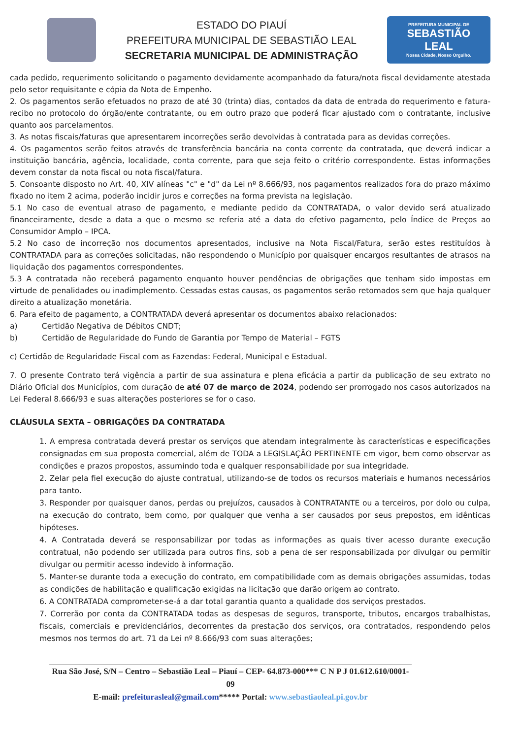ESTADO DO PIAUÍ
PREFEITURA MUNICIPAL DE SEBASTIÃO LEAL
SECRETARIA MUNICIPAL DE ADMINISTRAÇÃO
PREFEITURA MUNICIPAL DE
SEBASTIÃO
LEAL
Nossa Cidade, Nosso Orgulho.
cada pedido, requerimento solicitando o pagamento devidamente acompanhado da fatura/nota fiscal devidamente atestada pelo setor requisitante e cópia da Nota de Empenho.
2. Os pagamentos serão efetuados no prazo de até 30 (trinta) dias, contados da data de entrada do requerimento e fatura-recibo no protocolo do órgão/ente contratante, ou em outro prazo que poderá ficar ajustado com o contratante, inclusive quanto aos parcelamentos.
3. As notas fiscais/faturas que apresentarem incorreções serão devolvidas à contratada para as devidas correções.
4. Os pagamentos serão feitos através de transferência bancária na conta corrente da contratada, que deverá indicar a instituição bancária, agência, localidade, conta corrente, para que seja feito o critério correspondente. Estas informações devem constar da nota fiscal ou nota fiscal/fatura.
5. Consoante disposto no Art. 40, XIV alíneas "c" e "d" da Lei nº 8.666/93, nos pagamentos realizados fora do prazo máximo fixado no item 2 acima, poderão incidir juros e correções na forma prevista na legislação.
5.1 No caso de eventual atraso de pagamento, e mediante pedido da CONTRATADA, o valor devido será atualizado financeiramente, desde a data a que o mesmo se referia até a data do efetivo pagamento, pelo Índice de Preços ao Consumidor Amplo – IPCA.
5.2 No caso de incorreção nos documentos apresentados, inclusive na Nota Fiscal/Fatura, serão estes restituídos à CONTRATADA para as correções solicitadas, não respondendo o Município por quaisquer encargos resultantes de atrasos na liquidação dos pagamentos correspondentes.
5.3 A contratada não receberá pagamento enquanto houver pendências de obrigações que tenham sido impostas em virtude de penalidades ou inadimplemento. Cessadas estas causas, os pagamentos serão retomados sem que haja qualquer direito a atualização monetária.
6. Para efeito de pagamento, a CONTRATADA deverá apresentar os documentos abaixo relacionados:
a) Certidão Negativa de Débitos CNDT;
b) Certidão de Regularidade do Fundo de Garantia por Tempo de Material – FGTS
c) Certidão de Regularidade Fiscal com as Fazendas: Federal, Municipal e Estadual.
7. O presente Contrato terá vigência a partir de sua assinatura e plena eficácia a partir da publicação de seu extrato no Diário Oficial dos Municípios, com duração de até 07 de março de 2024, podendo ser prorrogado nos casos autorizados na Lei Federal 8.666/93 e suas alterações posteriores se for o caso.
CLÁUSULA SEXTA – OBRIGAÇÕES DA CONTRATADA
1. A empresa contratada deverá prestar os serviços que atendam integralmente às características e especificações consignadas em sua proposta comercial, além de TODA a LEGISLAÇÃO PERTINENTE em vigor, bem como observar as condições e prazos propostos, assumindo toda e qualquer responsabilidade por sua integridade.
2. Zelar pela fiel execução do ajuste contratual, utilizando-se de todos os recursos materiais e humanos necessários para tanto.
3. Responder por quaisquer danos, perdas ou prejuízos, causados à CONTRATANTE ou a terceiros, por dolo ou culpa, na execução do contrato, bem como, por qualquer que venha a ser causados por seus prepostos, em idênticas hipóteses.
4. A Contratada deverá se responsabilizar por todas as informações as quais tiver acesso durante execução contratual, não podendo ser utilizada para outros fins, sob a pena de ser responsabilizada por divulgar ou permitir divulgar ou permitir acesso indevido à informação.
5. Manter-se durante toda a execução do contrato, em compatibilidade com as demais obrigações assumidas, todas as condições de habilitação e qualificação exigidas na licitação que darão origem ao contrato.
6. A CONTRATADA comprometer-se-á a dar total garantia quanto a qualidade dos serviços prestados.
7. Correrão por conta da CONTRATADA todas as despesas de seguros, transporte, tributos, encargos trabalhistas, fiscais, comerciais e previdenciários, decorrentes da prestação dos serviços, ora contratados, respondendo pelos mesmos nos termos do art. 71 da Lei nº 8.666/93 com suas alterações;
Rua São José, S/N – Centro – Sebastião Leal – Piauí – CEP- 64.873-000*** C N P J 01.612.610/0001-09
E-mail: prefeiturasleal@gmail.com***** Portal: www.sebastiaoleal.pi.gov.br